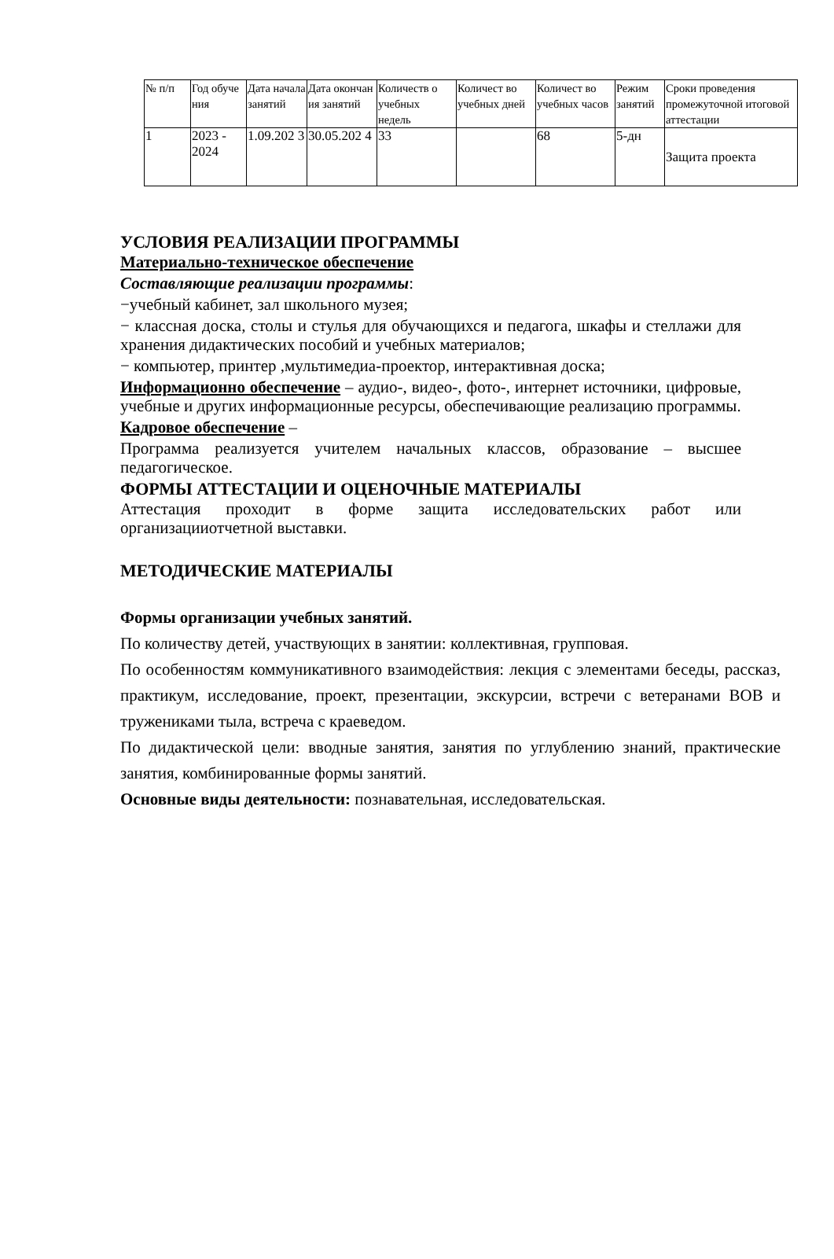| № п/п | Год обуче ния | Дата начала занятий | Дата окончан ия занятий | Количеств о учебных недель | Количест во учебных дней | Количест во учебных часов | Режим занятий | Сроки проведения промежуточной итоговой аттестации |
| --- | --- | --- | --- | --- | --- | --- | --- | --- |
| 1 | 2023 - 2024 | 1.09.202 3 | 30.05.202 4 | 33 | | 68 | 5-дн | Защита проекта |
УСЛОВИЯ РЕАЛИЗАЦИИ ПРОГРАММЫ
Материально-техническое обеспечение
Составляющие реализации программы:
−учебный кабинет, зал школьного музея;
− классная доска, столы и стулья для обучающихся и педагога, шкафы и стеллажи для хранения дидактических пособий и учебных материалов;
− компьютер, принтер ,мультимедиа-проектор, интерактивная доска;
Информационно обеспечение – аудио-, видео-, фото-, интернет источники, цифровые, учебные и других информационные ресурсы, обеспечивающие реализацию программы.
Кадровое обеспечение –
Программа реализуется учителем начальных классов, образование – высшее педагогическое.
ФОРМЫ АТТЕСТАЦИИ И ОЦЕНОЧНЫЕ МАТЕРИАЛЫ
Аттестация проходит в форме защита исследовательских работ или организацииотчетной выставки.
МЕТОДИЧЕСКИЕ МАТЕРИАЛЫ
Формы организации учебных занятий.
По количеству детей, участвующих в занятии: коллективная, групповая.
По особенностям коммуникативного взаимодействия: лекция с элементами беседы, рассказ, практикум, исследование, проект, презентации, экскурсии, встречи с ветеранами ВОВ и тружениками тыла, встреча с краеведом.
По дидактической цели: вводные занятия, занятия по углублению знаний, практические занятия, комбинированные формы занятий.
Основные виды деятельности: познавательная, исследовательская.